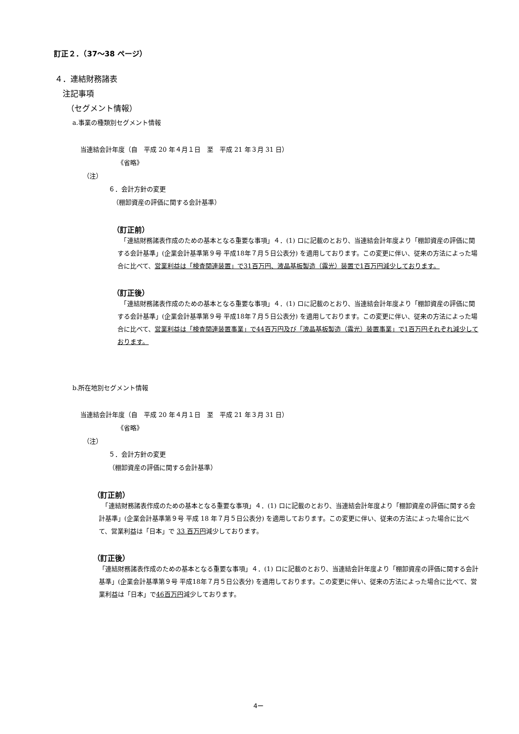訂正２．（37～38 ページ）
４．連結財務諸表
注記事項
（セグメント情報）
a.事業の種類別セグメント情報
当連結会計年度（自　平成 20 年４月１日　至　平成 21 年３月 31 日）
《省略》
（注）
６．会計方針の変更
（棚卸資産の評価に関する会計基準）
（訂正前）
　「連結財務諸表作成のための基本となる重要な事項」４．(1) ロに記載のとおり、当連結会計年度より「棚卸資産の評価に関する会計基準」(企業会計基準第９号 平成18年７月５日公表分) を適用しております。この変更に伴い、従来の方法によった場合に比べて、営業利益は「検査関連装置」で31百万円、液晶基板製造（露光）装置で1百万円減少しております。
（訂正後）
　「連結財務諸表作成のための基本となる重要な事項」４．(1) ロに記載のとおり、当連結会計年度より「棚卸資産の評価に関する会計基準」(企業会計基準第９号 平成18年７月５日公表分) を適用しております。この変更に伴い、従来の方法によった場合に比べて、営業利益は「検査関連装置事業」で44百万円及び「液晶基板製造（露光）装置事業」で1百万円それぞれ減少しております。
b.所在地別セグメント情報
当連結会計年度（自　平成 20 年４月１日　至　平成 21 年３月 31 日）
《省略》
（注）
５．会計方針の変更
（棚卸資産の評価に関する会計基準）
（訂正前）
　「連結財務諸表作成のための基本となる重要な事項」４．(1) ロに記載のとおり、当連結会計年度より「棚卸資産の評価に関する会計基準」(企業会計基準第９号 平成 18 年７月５日公表分) を適用しております。この変更に伴い、従来の方法によった場合に比べて、営業利益は「日本」で 33 百万円減少しております。
（訂正後）
「連結財務諸表作成のための基本となる重要な事項」４．(1) ロに記載のとおり、当連結会計年度より「棚卸資産の評価に関する会計基準」(企業会計基準第９号 平成18年７月５日公表分) を適用しております。この変更に伴い、従来の方法によった場合に比べて、営業利益は「日本」で46百万円減少しております。
4ー